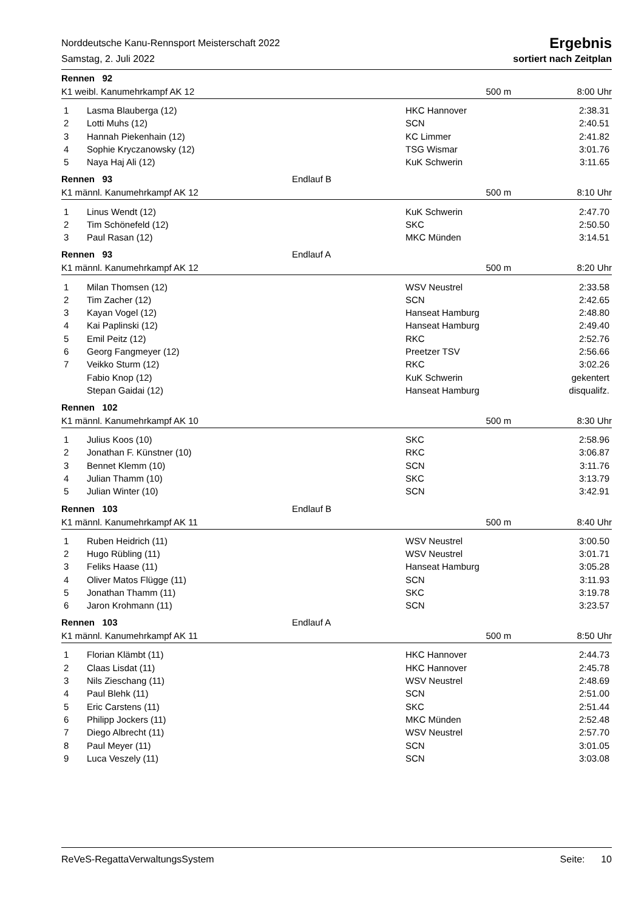Norddeutsche Kanu-Rennsport Meisterschaft 2022 Ergebnis
Samstag, 2. Juli 2022 sortiert nach Zeitplan
Rennen 92
K1 weibl. Kanumehrkampf AK 12 500 m 8:00 Uhr
| 1 | Lasma Blauberga (12) | HKC Hannover | 2:38.31 |
| 2 | Lotti Muhs (12) | SCN | 2:40.51 |
| 3 | Hannah Piekenhain (12) | KC Limmer | 2:41.82 |
| 4 | Sophie Kryczanowsky (12) | TSG Wismar | 3:01.76 |
| 5 | Naya Haj Ali (12) | KuK Schwerin | 3:11.65 |
Rennen 93 Endlauf B
K1 männl. Kanumehrkampf AK 12 500 m 8:10 Uhr
| 1 | Linus Wendt (12) | KuK Schwerin | 2:47.70 |
| 2 | Tim Schönefeld (12) | SKC | 2:50.50 |
| 3 | Paul Rasan (12) | MKC Münden | 3:14.51 |
Rennen 93 Endlauf A
K1 männl. Kanumehrkampf AK 12 500 m 8:20 Uhr
| 1 | Milan Thomsen (12) | WSV Neustrel | 2:33.58 |
| 2 | Tim Zacher (12) | SCN | 2:42.65 |
| 3 | Kayan Vogel (12) | Hanseat Hamburg | 2:48.80 |
| 4 | Kai Paplinski (12) | Hanseat Hamburg | 2:49.40 |
| 5 | Emil Peitz (12) | RKC | 2:52.76 |
| 6 | Georg Fangmeyer (12) | Preetzer TSV | 2:56.66 |
| 7 | Veikko Sturm (12) | RKC | 3:02.26 |
| | Fabio Knop (12) | KuK Schwerin | gekentert |
| | Stepan Gaidai (12) | Hanseat Hamburg | disqualifz. |
Rennen 102
K1 männl. Kanumehrkampf AK 10 500 m 8:30 Uhr
| 1 | Julius Koos (10) | SKC | 2:58.96 |
| 2 | Jonathan F. Künstner (10) | RKC | 3:06.87 |
| 3 | Bennet Klemm (10) | SCN | 3:11.76 |
| 4 | Julian Thamm (10) | SKC | 3:13.79 |
| 5 | Julian Winter (10) | SCN | 3:42.91 |
Rennen 103 Endlauf B
K1 männl. Kanumehrkampf AK 11 500 m 8:40 Uhr
| 1 | Ruben Heidrich (11) | WSV Neustrel | 3:00.50 |
| 2 | Hugo Rübling (11) | WSV Neustrel | 3:01.71 |
| 3 | Feliks Haase (11) | Hanseat Hamburg | 3:05.28 |
| 4 | Oliver Matos Flügge (11) | SCN | 3:11.93 |
| 5 | Jonathan Thamm (11) | SKC | 3:19.78 |
| 6 | Jaron Krohmann (11) | SCN | 3:23.57 |
Rennen 103 Endlauf A
K1 männl. Kanumehrkampf AK 11 500 m 8:50 Uhr
| 1 | Florian Klämbt (11) | HKC Hannover | 2:44.73 |
| 2 | Claas Lisdat (11) | HKC Hannover | 2:45.78 |
| 3 | Nils Zieschang (11) | WSV Neustrel | 2:48.69 |
| 4 | Paul Blehk (11) | SCN | 2:51.00 |
| 5 | Eric Carstens (11) | SKC | 2:51.44 |
| 6 | Philipp Jockers (11) | MKC Münden | 2:52.48 |
| 7 | Diego Albrecht (11) | WSV Neustrel | 2:57.70 |
| 8 | Paul Meyer (11) | SCN | 3:01.05 |
| 9 | Luca Veszely (11) | SCN | 3:03.08 |
ReVeS-RegattaVerwaltungsSystem Seite: 10